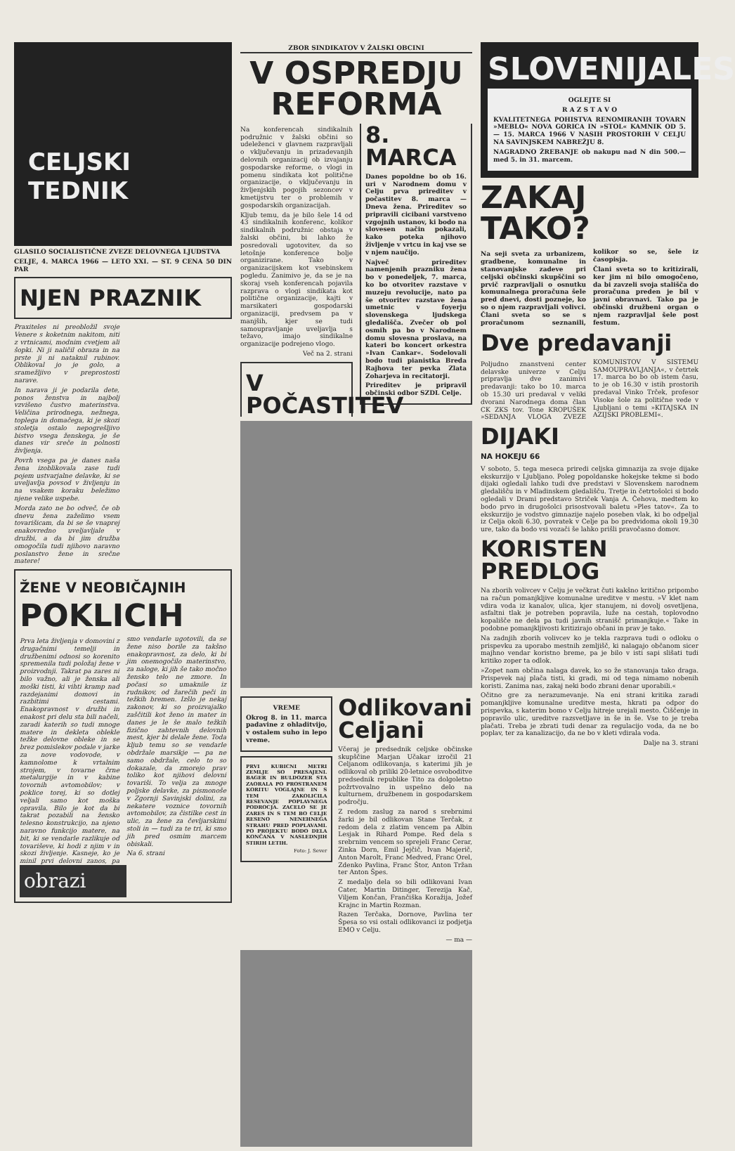CELJSKI
TEDNIK
GLASILO SOCIALISTIČNE ZVEZE DELOVNEGA LJUDSTVA
CELJE, 4. MARCA 1966 — LETO XXI. — ST. 9 CENA 50 DIN PAR
NJEN PRAZNIK
Praxiteles ni preobložil svoje Venere s koketnim nakitom, niti z vrtnicami, modnim cvetjem ali šopki. Ni ji naličil obraza in na prste ji ni nataknil rubinov. Oblikoval jo je golo, a sramežljivo v preprostosti narave.
In narava ji je podarila dete, ponos ženstva in najbolj vzvišeno čustvo materinstva. Veličina prirodnega, nežnega, toplega in domačega, ki je skozi stoletja ostalo nepogrešljivo bistvo vsega ženskega, je še danes vir sreče in polnosti življenja.
Povrh vsega pa je danes naša žena izoblikovala zase tudi pojem ustvarjalne delavke, ki se uveljavlja povsod v življenju in na vsakem koraku beležimo njene velike uspehe.
Morda zato ne bo odveč, če ob dnevu žena zaželimo vsem tovarišicam, da bi se še vnaprej enakovredno uveljavljale v družbi, a da bi jim družba omogočila tudi njihovo naravno poslanstvo žene in srečne matere!
ŽENE V NEOBIČAJNIH
POKLICIH
Prva leta življenja v domovini z drugačnimi temelji in družbenimi odnosi so korenito spremenila tudi položaj žene v proizvodnji. Takrat pa zares ni bilo važno, ali je ženska ali moški tisti, ki vihti kramp nad razdejanimi domovi in razbitimi cestami. Enakopravnost v družbi in enakost pri delu sta bili načeli, zaradi katerih so tudi mnoge matere in dekleta oblekle težke delovne obleke in se brez pomislekov podale v jarke za nove vodovode, v kamnolome k vrtalnim strojem, v tovarne črne metalurgije in v kabine tovornih avtomobilov; v poklice torej, ki so dotlej veljali samo kot moška opravila. Bilo je kot da bi takrat pozabili na žensko telesno konstrukcijo, na njeno naravno funkcijo matere, na bit, ki se vendarle razlikuje od tovariševe, ki hodi z njim v in skozi življenje. Kasneje, ko je minil prvi delovni zanos, pa smo vendarle ugotovili, da se žene niso borile za takšno enakopravnost, za delo, ki bi jim onemogočilo materinstvo, za naloge, ki jih še tako močno žensko telo ne zmore. In počasi so umaknile iz rudnikov, od žarečih peči in težkih bremen. Izšlo je nekaj zakonov, ki so proizvajalko zaščitili kot ženo in mater in danes je le še malo težkih fizično zahtevnih delovnih mest, kjer bi delale žene. Toda kljub temu so se vendarle obdržale marsikje — pa ne samo obdržale, celo to so dokazale, da zmorejo prav toliko kot njihovi delovni tovariši. To velja za mnoge poljske delavke, za pismonoše v Zgornji Savinjski dolini, za nekatere voznice tovornih avtomobilov, za čistilke cest in ulic, za žene za čevljarskimi stoli in — tudi za te tri, ki smo jih pred osmim marcem obiskali.
Na 6. strani
obrazi
ZBOR SINDIKATOV V ŽALSKI OBCINI
V OSPREDJU
REFORMA
Na konferencah sindikalnih podružnic v žalski občini so udeleženci v glavnem razpravljali o vključevanju in prizadevanjih delovnih organizacij ob izvajanju gospodarske reforme, o vlogi in pomenu sindikata kot politične organizacije, o vključevanju in življenjskih pogojih sezoncev v kmetijstvu ter o problemih v gospodarskih organizacijah.
Kljub temu, da je bilo šele 14 od 43 sindikalnih konferenc, kolikor sindikalnih podružnic obstaja v žalski občini, bi lahko že posredovali ugotovitev, da so letošnje konference bolje organizirane. Tako v organizacijskem kot vsebinskem pogledu. Zanimivo je, da se je na skoraj vseh konferencah pojavila razprava o vlogi sindikata kot politične organizacije, kajti v marsikateri gospodarski organizaciji, predvsem pa v manjših, kjer se tudi samoupravljanje uveljavlja s težavo, imajo sindikalne organizacije podrejeno vlogo.
Več na 2. strani
V POČASTITEV 8. MARCA
Danes popoldne bo ob 16. uri v Narodnem domu v Celju prva prireditev v počastitev 8. marca — Dneva žena. Prireditev so pripravili cicibani varstveno vzgojnih ustanov, ki bodo na slovesen način pokazali, kako poteka njihovo življenje v vrtcu in kaj vse se v njem naučijo.
Največ prireditev namenjenih prazniku žena bo v ponedeljek, 7. marca, ko bo otvoritev razstave v muzeju revolucije, nato pa še otvoritev razstave žena umetnic v foyerju slovenskega ljudskega gledališča. Zvečer ob pol osmih pa bo v Narodnem domu slovesna proslava, na kateri bo koncert orkestra »Ivan Cankar«. Sodelovali bodo tudi pianistka Breda Rajhova ter pevka Zlata Zoharjeva in recitatorji.
Prireditev je pripravil občinski odbor SZDL Celje.
VREME
Okrog 8. in 11. marca padavine z ohladitvijo, v ostalem suho in lepo vreme.
PRVI KUBICNI METRI ZEMLJE SO PRESAJENI. BAGER IN BULDOZER STA ZAORALA PO PROSTRANEM KORITU VOGLAJNE IN S TEM ZAKOLICILA RESEVANJE POPLAVNEGA PODROCJA. ZACELO SE JE ZARES IN S TEM BO CELJE RESENO NENEHNEGA STRAHU PRED POPLAVAMI. PO PROJEKTU BODO DELA KONČANA V NASLEDNJIH STIRIH LETIH.
Foto: J. Sever
Odlikovani Celjani
Včeraj je predsednik celjske občinske skupščine Marjan Učakar izročil 21 Celjanom odlikovanja, s katerimi jih je odlikoval ob priliki 20-letnice osvoboditve predsednik republike Tito za dolgoletno požrtvovalno in uspešno delo na kulturnem, družbenem in gospodarskem področju.
Z redom zaslug za narod s srebrnimi žarki je bil odlikovan Stane Terčak, z redom dela z zlatim vencem pa Albin Lesjak in Rihard Pompe. Red dela s srebrnim vencem so sprejeli Franc Cerar, Zinka Dorn, Emil Jejčič, Ivan Majerič, Anton Marolt, Franc Medved, Franc Orel, Zdenko Pavlina, Franc Štor, Anton Tržan ter Anton Špes.
Z medaljo dela so bili odlikovani Ivan Cater, Martin Ditinger, Terezija Kač, Viljem Končan, Frančiška Koražija, Jožef Krajnc in Martin Rozman.
Razen Terčaka, Dornove, Pavlina ter Špesa so vsi ostali odlikovanci iz podjetja EMO v Celju.
— ma —
SLOVENIJALES
OGLEJTE SI
R A Z S T A V O
KVALITETNEGA POHISTVA RENOMIRANIH TOVARN »MEBLO« NOVA GORICA IN »STOL« KAMNIK OD 5. — 15. MARCA 1966 V NASIH PROSTORIH V CELJU NA SAVINJSKEM NABREŽJU 8.
NAGRADNO ŽREBANJE ob nakupu nad N din 500.— med 5. in 31. marcem.
ZAKAJ TAKO?
Na seji sveta za urbanizem, gradbene, komunalne in stanovanjske zadeve pri celjski občinski skupščini so prvič razpravljali o osnutku komunalnega proračuna šele pred dnevi, dosti pozneje, ko so o njem razpravljali volivci. Člani sveta so se s proračunom seznanili, kolikor so se, šele iz časopisja.
Člani sveta so to kritizirali, ker jim ni bilo omogočeno, da bi zavzeli svoja stališča do proračuna preden je bil v javni obravnavi. Tako pa je občinski družbeni organ o njem razpravljal šele post festum.
Dve predavanji
Poljudno znanstveni center delavske univerze v Celju pripravlja dve zanimivi predavanji: tako bo 10. marca ob 15.30 uri predaval v veliki dvorani Narodnega doma član CK ZKS tov. Tone KROPUŠEK »SEDANJA VLOGA ZVEZE KOMUNISTOV V SISTEMU SAMOUPRAVLJANJA«, v četrtek 17. marca bo bo ob istem času, to je ob 16.30 v istih prostorih predaval Vinko Trček, profesor Visoke šole za politične vede v Ljubljani o temi »KITAJSKA IN AZIJSKI PROBLEMI«.
DIJAKI
NA HOKEJU 66
V soboto, 5. tega meseca priredi celjska gimnazija za svoje dijake ekskurzijo v Ljubljano. Poleg popoldanske hokejske tekme si bodo dijaki ogledali lahko tudi dve predstavi v Slovenskem narodnem gledališču in v Mladinskem gledališču. Tretje in četrtošolci si bodo ogledali v Drami predstavo Striček Vanja A. Čehova, medtem ko bodo prvo in drugošolci prisostvovali baletu »Ples tatov«. Za to ekskurzijo je vodstvo gimnazije najelo poseben vlak, ki bo odpeljal iz Celja okoli 6.30, povratek v Celje pa bo predvidoma okoli 19.30 ure, tako da bodo vsi vozači še lahko prišli pravočasno domov.
KORISTEN PREDLOG
Na zborih volivcev v Celju je večkrat čuti kakšno kritično pripombo na račun pomanjkljive komunalne ureditve v mestu. »V klet nam vdira voda iz kanalov, ulica, kjer stanujem, ni dovolj osvetljena, asfaltni tlak je potreben popravila, luže na cestah, toplovodno kopališče ne dela pa tudi javnih stranišč primanjkuje.« Take in podobne pomanjkljivosti kritizirajo občani in prav je tako.
Na zadnjih zborih volivcev ko je tekla razprava tudi o odloku o prispevku za uporabo mestnih zemljišč, ki nalagajo občanom sicer majhno vendar koristno breme, pa je bilo v isti sapi slišati tudi kritiko zoper ta odlok.
»Zopet nam občina nalaga davek, ko so že stanovanja tako draga. Prispevek naj plača tisti, ki gradi, mi od tega nimamo nobenih koristi. Zanima nas, zakaj neki bodo zbrani denar uporabili.«
Očitno gre za nerazumevanje. Na eni strani kritika zaradi pomanjkljive komunalne ureditve mesta, hkrati pa odpor do prispevka, s katerim bomo v Celju hitreje urejali mesto. Čiščenje in popravilo ulic, ureditve razsvetljave in še in še. Vse to je treba plačati. Treba je zbrati tudi denar za regulacijo voda, da ne bo poplav, ter za kanalizacijo, da ne bo v kleti vdirala voda.
Dalje na 3. strani